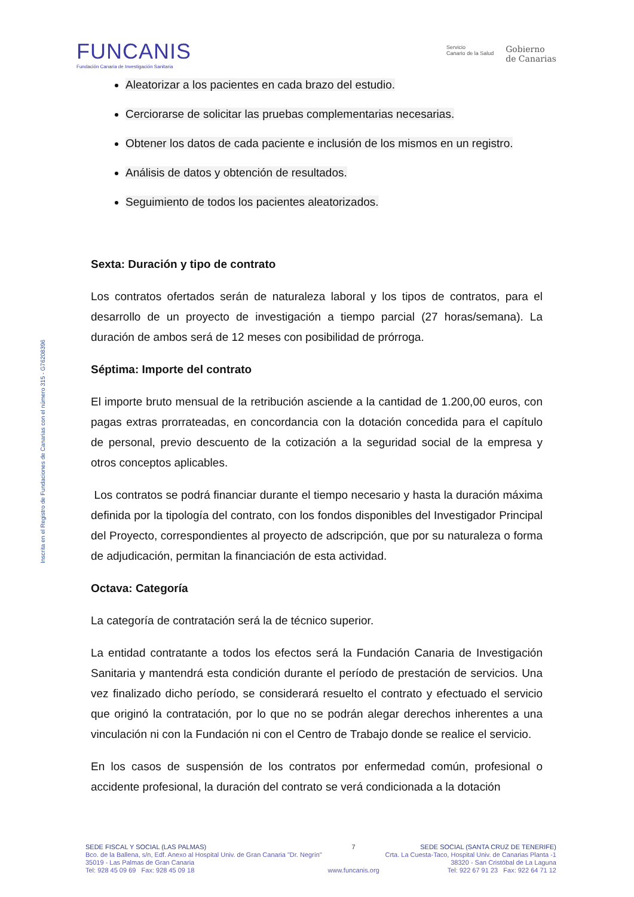FUNCANIS
Fundación Canaria de Investigación Sanitaria
Servicio
Canario de la Salud
Gobierno
de Canarias
Inscrita en el Registro de Fundaciones de Canarias con el número 315 - G76208396
Aleatorizar a los pacientes en cada brazo del estudio.
Cerciorarse de solicitar las pruebas complementarias necesarias.
Obtener los datos de cada paciente e inclusión de los mismos en un registro.
Análisis de datos y obtención de resultados.
Seguimiento de todos los pacientes aleatorizados.
Sexta: Duración y tipo de contrato
Los contratos ofertados serán de naturaleza laboral y los tipos de contratos, para el desarrollo de un proyecto de investigación a tiempo parcial (27 horas/semana). La duración de ambos será de 12 meses con posibilidad de prórroga.
Séptima: Importe del contrato
El importe bruto mensual de la retribución asciende a la cantidad de 1.200,00 euros, con pagas extras prorrateadas, en concordancia con la dotación concedida para el capítulo de personal, previo descuento de la cotización a la seguridad social de la empresa y otros conceptos aplicables.
Los contratos se podrá financiar durante el tiempo necesario y hasta la duración máxima definida por la tipología del contrato, con los fondos disponibles del Investigador Principal del Proyecto, correspondientes al proyecto de adscripción, que por su naturaleza o forma de adjudicación, permitan la financiación de esta actividad.
Octava: Categoría
La categoría de contratación será la de técnico superior.
La entidad contratante a todos los efectos será la Fundación Canaria de Investigación Sanitaria y mantendrá esta condición durante el período de prestación de servicios. Una vez finalizado dicho período, se considerará resuelto el contrato y efectuado el servicio que originó la contratación, por lo que no se podrán alegar derechos inherentes a una vinculación ni con la Fundación ni con el Centro de Trabajo donde se realice el servicio.
En los casos de suspensión de los contratos por enfermedad común, profesional o accidente profesional, la duración del contrato se verá condicionada a la dotación
SEDE FISCAL Y SOCIAL (LAS PALMAS)
Bco. de la Ballena, s/n, Edf. Anexo al Hospital Univ. de Gran Canaria "Dr. Negrín"
35019 - Las Palmas de Gran Canaria
Tel: 928 45 09 69 Fax: 928 45 09 18
7
www.funcanis.org
SEDE SOCIAL (SANTA CRUZ DE TENERIFE)
Crta. La Cuesta-Taco, Hospital Univ. de Canarias Planta -1
38320 - San Cristóbal de La Laguna
Tel: 922 67 91 23 Fax: 922 64 71 12